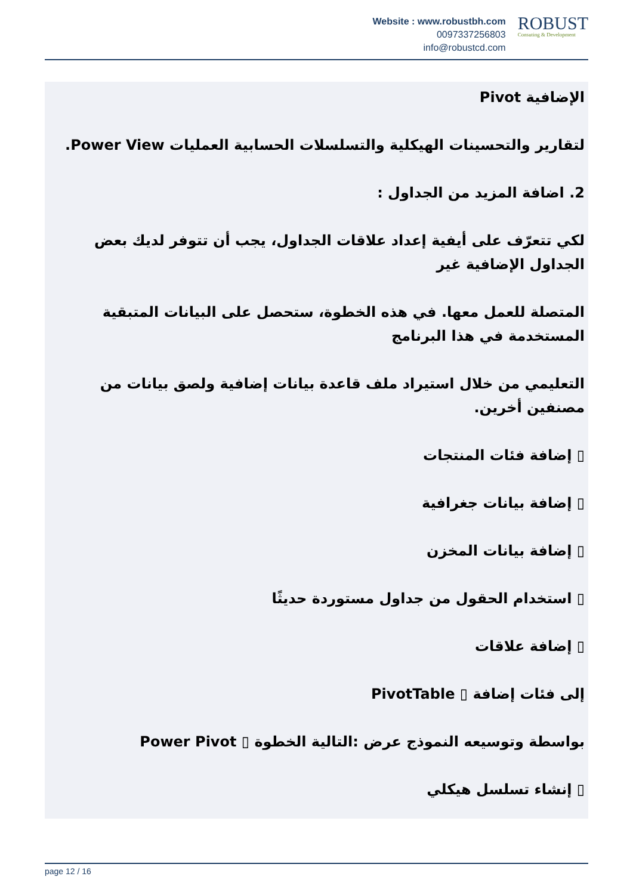Website : www.robustbh.com
0097337256803
info@robustcd.com
ROBUST
Consuting & Development
الإضافية Pivot
لتقارير والتحسينات الهيكلية والتسلسلات الحسابية العمليات Power View.
2. اضافة المزيد من الجداول :
لكي تتعرّف على أيفية إعداد علاقات الجداول، يجب أن تتوفر لديك بعض الجداول الإضافية غير
المتصلة للعمل معها. في هذه الخطوة، ستحصل على البيانات المتبقية المستخدمة في هذا البرنامج
التعليمي من خلال استيراد ملف قاعدة بيانات إضافية ولصق بيانات من مصنفين أخرين.
▯ إضافة فئات المنتجات
▯ إضافة بيانات جغرافية
▯ إضافة بيانات المخزن
▯ استخدام الحقول من جداول مستوردة حديثًا
▯ إضافة علاقات
إلى فئات إضافة ▯ PivotTable
بواسطة وتوسيعه النموذج عرض :التالية الخطوة ▯ Power Pivot
▯ إنشاء تسلسل هيكلي
page 12 / 16